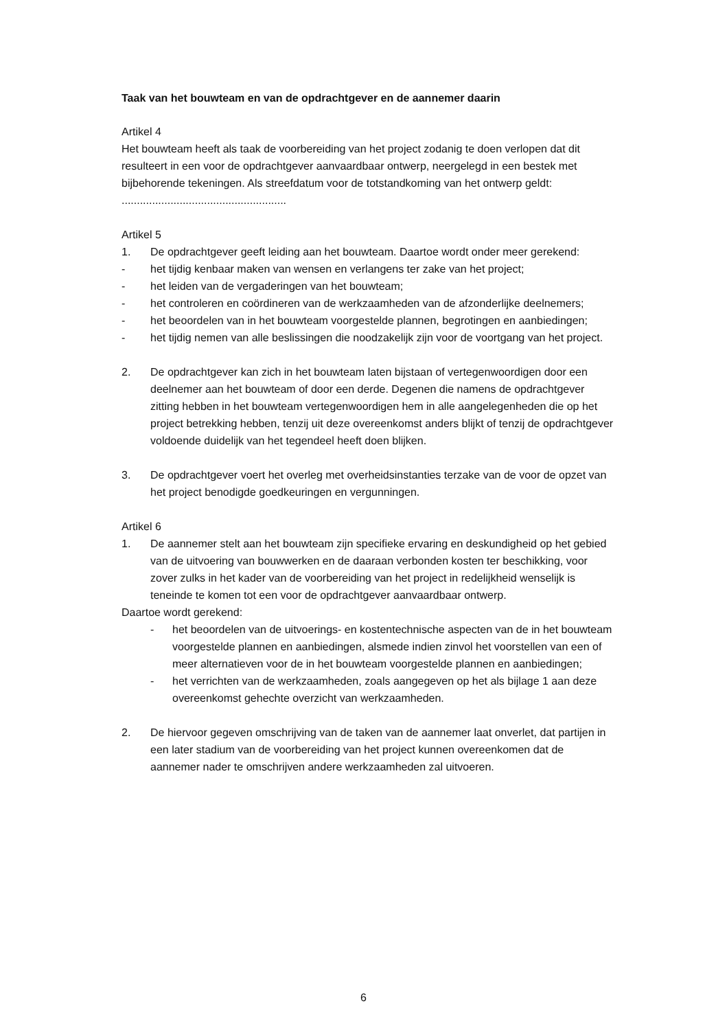Taak van het bouwteam en van de opdrachtgever en de aannemer daarin
Artikel 4
Het bouwteam heeft als taak de voorbereiding van het project zodanig te doen verlopen dat dit resulteert in een voor de opdrachtgever aanvaardbaar ontwerp, neergelegd in een bestek met bijbehorende tekeningen. Als streefdatum voor de totstandkoming van het ontwerp geldt: ......................................................
Artikel 5
1. De opdrachtgever geeft leiding aan het bouwteam. Daartoe wordt onder meer gerekend:
- het tijdig kenbaar maken van wensen en verlangens ter zake van het project;
- het leiden van de vergaderingen van het bouwteam;
- het controleren en coördineren van de werkzaamheden van de afzonderlijke deelnemers;
- het beoordelen van in het bouwteam voorgestelde plannen, begrotingen en aanbiedingen;
- het tijdig nemen van alle beslissingen die noodzakelijk zijn voor de voortgang van het project.
2. De opdrachtgever kan zich in het bouwteam laten bijstaan of vertegenwoordigen door een deelnemer aan het bouwteam of door een derde. Degenen die namens de opdrachtgever zitting hebben in het bouwteam vertegenwoordigen hem in alle aangelegenheden die op het project betrekking hebben, tenzij uit deze overeenkomst anders blijkt of tenzij de opdrachtgever voldoende duidelijk van het tegendeel heeft doen blijken.
3. De opdrachtgever voert het overleg met overheidsinstanties terzake van de voor de opzet van het project benodigde goedkeuringen en vergunningen.
Artikel 6
1. De aannemer stelt aan het bouwteam zijn specifieke ervaring en deskundigheid op het gebied van de uitvoering van bouwwerken en de daaraan verbonden kosten ter beschikking, voor zover zulks in het kader van de voorbereiding van het project in redelijkheid wenselijk is teneinde te komen tot een voor de opdrachtgever aanvaardbaar ontwerp.
Daartoe wordt gerekend:
- het beoordelen van de uitvoerings- en kostentechnische aspecten van de in het bouwteam voorgestelde plannen en aanbiedingen, alsmede indien zinvol het voorstellen van een of meer alternatieven voor de in het bouwteam voorgestelde plannen en aanbiedingen;
- het verrichten van de werkzaamheden, zoals aangegeven op het als bijlage 1 aan deze overeenkomst gehechte overzicht van werkzaamheden.
2. De hiervoor gegeven omschrijving van de taken van de aannemer laat onverlet, dat partijen in een later stadium van de voorbereiding van het project kunnen overeenkomen dat de aannemer nader te omschrijven andere werkzaamheden zal uitvoeren.
6